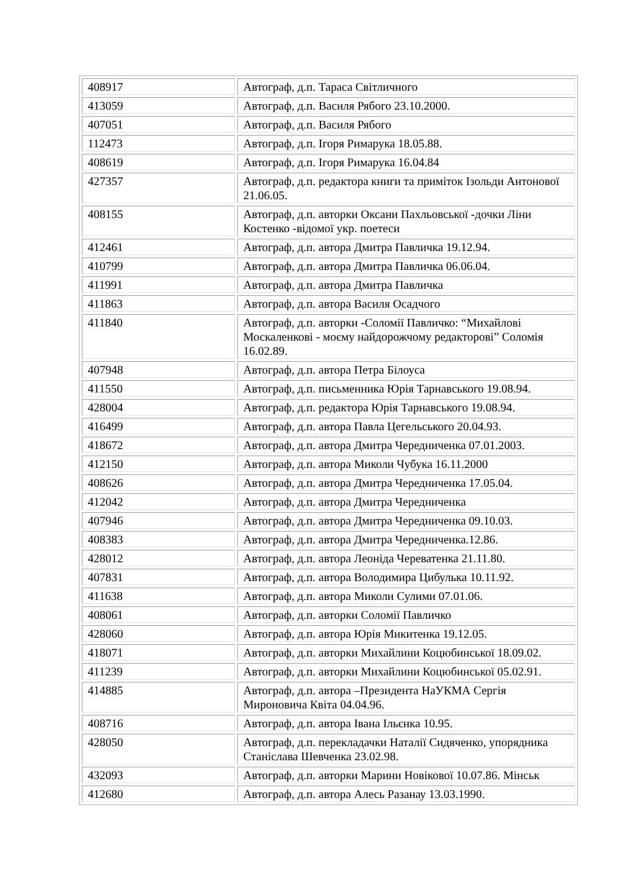| 408917 | Автограф, д.п. Тараса Світличного |
| 413059 | Автограф, д.п. Василя Рябого 23.10.2000. |
| 407051 | Автограф, д.п. Василя Рябого |
| 112473 | Автограф, д.п. Ігоря Римарука 18.05.88. |
| 408619 | Автограф, д.п. Ігоря Римарука 16.04.84 |
| 427357 | Автограф, д.п. редактора книги та приміток Ізольди Антонової 21.06.05. |
| 408155 | Автограф, д.п. авторки Оксани Пахльовської -дочки Ліни Костенко -відомої укр. поетеси |
| 412461 | Автограф, д.п. автора Дмитра Павличка 19.12.94. |
| 410799 | Автограф, д.п. автора Дмитра Павличка 06.06.04. |
| 411991 | Автограф, д.п. автора Дмитра Павличка |
| 411863 | Автограф, д.п. автора Василя Осадчого |
| 411840 | Автограф, д.п. авторки -Соломії Павличко: “Михайлові Москаленкові - моєму найдорожчому редакторові” Соломія 16.02.89. |
| 407948 | Автограф, д.п. автора Петра Білоуса |
| 411550 | Автограф, д.п. письменника Юрія Тарнавського 19.08.94. |
| 428004 | Автограф, д.п. редактора Юрія Тарнавського 19.08.94. |
| 416499 | Автограф, д.п. автора Павла Цегельського 20.04.93. |
| 418672 | Автограф, д.п. автора Дмитра Чередниченка 07.01.2003. |
| 412150 | Автограф, д.п. автора Миколи Чубука 16.11.2000 |
| 408626 | Автограф, д.п. автора Дмитра Чередниченка 17.05.04. |
| 412042 | Автограф, д.п. автора Дмитра Чередниченка |
| 407946 | Автограф, д.п. автора Дмитра Чередниченка 09.10.03. |
| 408383 | Автограф, д.п. автора Дмитра Чередниченка.12.86. |
| 428012 | Автограф, д.п. автора Леоніда Череватенка 21.11.80. |
| 407831 | Автограф, д.п. автора Володимира Цибулька 10.11.92. |
| 411638 | Автограф, д.п. автора Миколи Сулими 07.01.06. |
| 408061 | Автограф, д.п. авторки Соломії Павличко |
| 428060 | Автограф, д.п. автора Юрія Микитенка 19.12.05. |
| 418071 | Автограф, д.п. авторки Михайлини Коцюбинської 18.09.02. |
| 411239 | Автограф, д.п. авторки Михайлини Коцюбинської 05.02.91. |
| 414885 | Автограф, д.п. автора –Президента НаУКМА Сергія Мироновича Квіта 04.04.96. |
| 408716 | Автограф, д.п. автора Івана Ільєнка 10.95. |
| 428050 | Автограф, д.п. перекладачки Наталії Сидяченко, упорядника Станіслава Шевченка 23.02.98. |
| 432093 | Автограф, д.п. авторки Марини Новікової 10.07.86. Мінськ |
| 412680 | Автограф, д.п. автора Алесь Разанау 13.03.1990. |